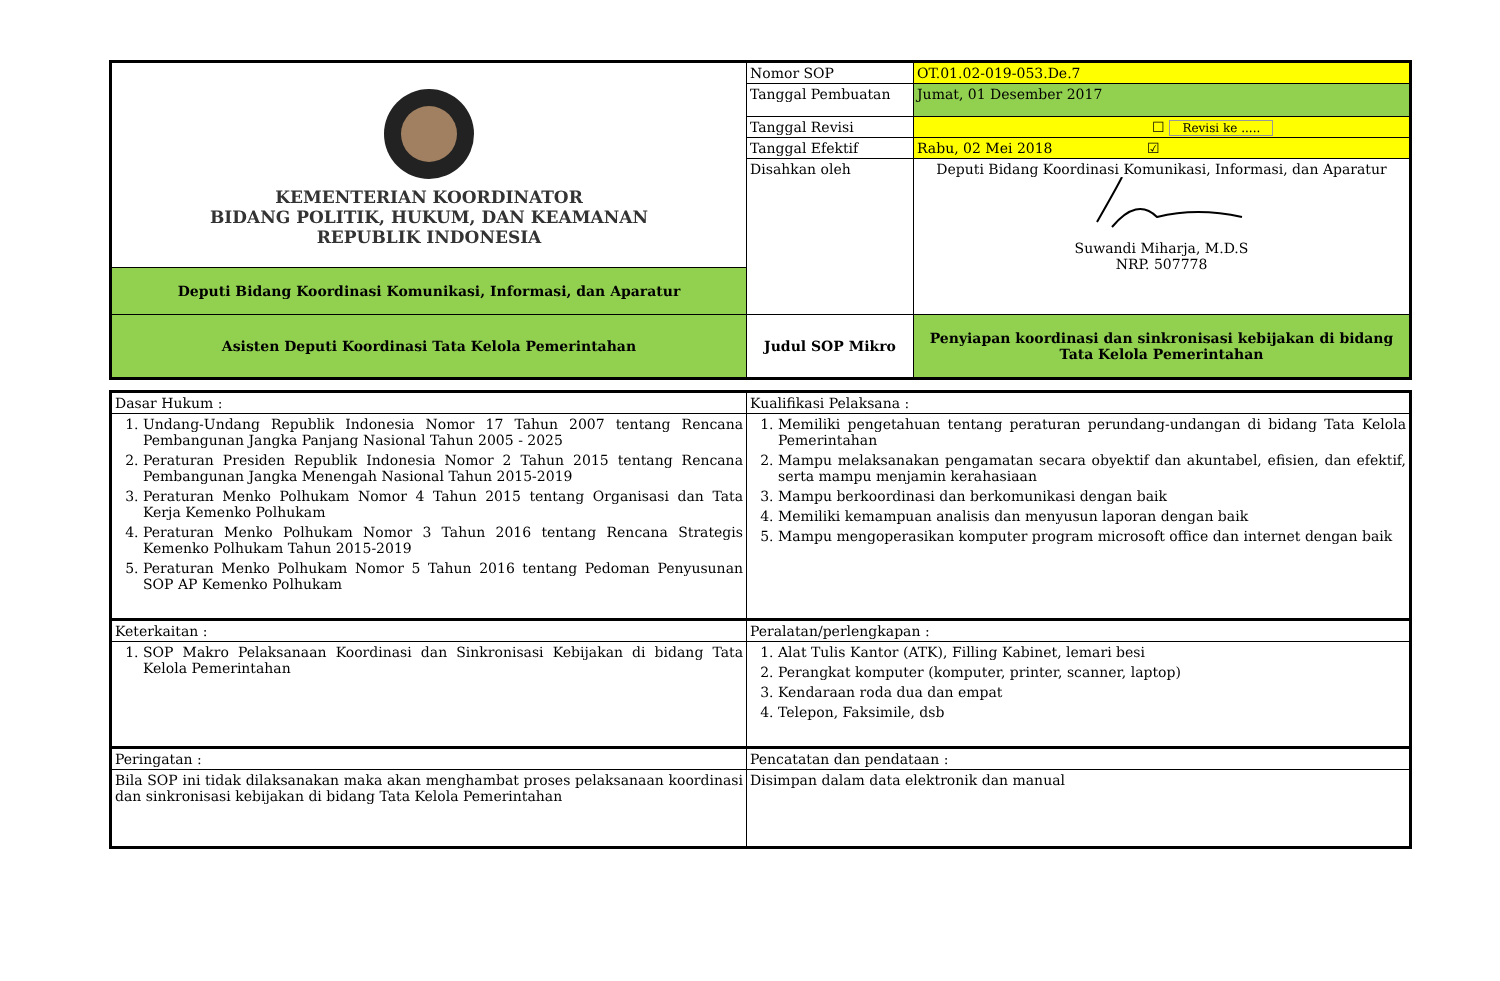| KEMENTERIAN KOORDINATOR BIDANG POLITIK, HUKUM, DAN KEAMANAN REPUBLIK INDONESIA | Nomor SOP | OT.01.02-019-053.De.7 |
| | Tanggal Pembuatan | Jumat, 01 Desember 2017 |
| | Tanggal Revisi | ☐ Revisi ke ..... |
| | Tanggal Efektif | Rabu, 02 Mei 2018 ☑ |
| | Disahkan oleh | Deputi Bidang Koordinasi Komunikasi, Informasi, dan Aparatur Suwandi Miharja, M.D.S NRP. 507778 |
| Deputi Bidang Koordinasi Komunikasi, Informasi, dan Aparatur | | |
| Asisten Deputi Koordinasi Tata Kelola Pemerintahan | Judul SOP Mikro | Penyiapan koordinasi dan sinkronisasi kebijakan di bidang Tata Kelola Pemerintahan |
| Dasar Hukum : | Kualifikasi Pelaksana : |
| 1. Undang-Undang Republik Indonesia Nomor 17 Tahun 2007 tentang Rencana Pembangunan Jangka Panjang Nasional Tahun 2005 - 2025 2. Peraturan Presiden Republik Indonesia Nomor 2 Tahun 2015 tentang Rencana Pembangunan Jangka Menengah Nasional Tahun 2015-2019 3. Peraturan Menko Polhukam Nomor 4 Tahun 2015 tentang Organisasi dan Tata Kerja Kemenko Polhukam 4. Peraturan Menko Polhukam Nomor 3 Tahun 2016 tentang Rencana Strategis Kemenko Polhukam Tahun 2015-2019 5. Peraturan Menko Polhukam Nomor 5 Tahun 2016 tentang Pedoman Penyusunan SOP AP Kemenko Polhukam | 1. Memiliki pengetahuan tentang peraturan perundang-undangan di bidang Tata Kelola Pemerintahan 2. Mampu melaksanakan pengamatan secara obyektif dan akuntabel, efisien, dan efektif, serta mampu menjamin kerahasiaan 3. Mampu berkoordinasi dan berkomunikasi dengan baik 4. Memiliki kemampuan analisis dan menyusun laporan dengan baik 5. Mampu mengoperasikan komputer program microsoft office dan internet dengan baik |
| Keterkaitan : | Peralatan/perlengkapan : |
| 1. SOP Makro Pelaksanaan Koordinasi dan Sinkronisasi Kebijakan di bidang Tata Kelola Pemerintahan | 1. Alat Tulis Kantor (ATK), Filling Kabinet, lemari besi 2. Perangkat komputer (komputer, printer, scanner, laptop) 3. Kendaraan roda dua dan empat 4. Telepon, Faksimile, dsb |
| Peringatan : | Pencatatan dan pendataan : |
| Bila SOP ini tidak dilaksanakan maka akan menghambat proses pelaksanaan koordinasi dan sinkronisasi kebijakan di bidang Tata Kelola Pemerintahan | Disimpan dalam data elektronik dan manual |